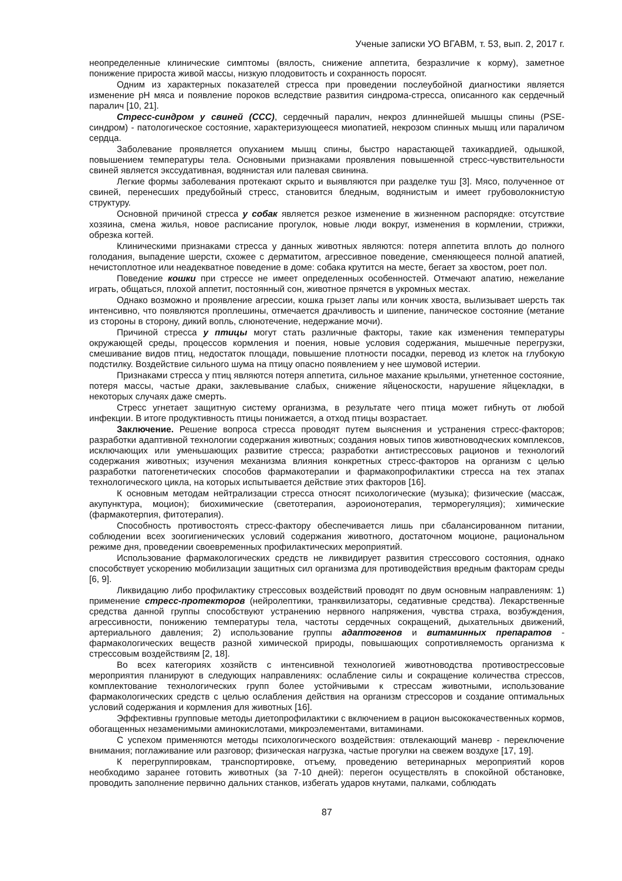Ученые записки УО ВГАВМ, т. 53, вып. 2, 2017 г.
неопределенные клинические симптомы (вялость, снижение аппетита, безразличие к корму), заметное понижение прироста живой массы, низкую плодовитость и сохранность поросят.
Одним из характерных показателей стресса при проведении послеубойной диагностики является изменение рН мяса и появление пороков вследствие развития синдрома-стресса, описанного как сердечный паралич [10, 21].
Стресс-синдром у свиней (ССС), сердечный паралич, некроз длиннейшей мышцы спины (PSE-синдром) - патологическое состояние, характеризующееся миопатией, некрозом спинных мышц или параличом сердца.
Заболевание проявляется опуханием мышц спины, быстро нарастающей тахикардией, одышкой, повышением температуры тела. Основными признаками проявления повышенной стресс-чувствительности свиней является экссудативная, водянистая или палевая свинина.
Легкие формы заболевания протекают скрыто и выявляются при разделке туш [3]. Мясо, полученное от свиней, перенесших предубойный стресс, становится бледным, водянистым и имеет грубоволокнистую структуру.
Основной причиной стресса у собак является резкое изменение в жизненном распорядке: отсутствие хозяина, смена жилья, новое расписание прогулок, новые люди вокруг, изменения в кормлении, стрижки, обрезка когтей.
Клиническими признаками стресса у данных животных являются: потеря аппетита вплоть до полного голодания, выпадение шерсти, схожее с дерматитом, агрессивное поведение, сменяющееся полной апатией, нечистоплотное или неадекватное поведение в доме: собака крутится на месте, бегает за хвостом, роет пол.
Поведение кошки при стрессе не имеет определенных особенностей. Отмечают апатию, нежелание играть, общаться, плохой аппетит, постоянный сон, животное прячется в укромных местах.
Однако возможно и проявление агрессии, кошка грызет лапы или кончик хвоста, вылизывает шерсть так интенсивно, что появляются проплешины, отмечается драчливость и шипение, паническое состояние (метание из стороны в сторону, дикий вопль, слюнотечение, недержание мочи).
Причиной стресса у птицы могут стать различные факторы, такие как изменения температуры окружающей среды, процессов кормления и поения, новые условия содержания, мышечные перегрузки, смешивание видов птиц, недостаток площади, повышение плотности посадки, перевод из клеток на глубокую подстилку. Воздействие сильного шума на птицу опасно появлением у нее шумовой истерии.
Признаками стресса у птиц являются потеря аппетита, сильное махание крыльями, угнетенное состояние, потеря массы, частые драки, заклевывание слабых, снижение яйценоскости, нарушение яйцекладки, в некоторых случаях даже смерть.
Стресс угнетает защитную систему организма, в результате чего птица может гибнуть от любой инфекции. В итоге продуктивность птицы понижается, а отход птицы возрастает.
Заключение. Решение вопроса стресса проводят путем выяснения и устранения стресс-факторов; разработки адаптивной технологии содержания животных; создания новых типов животноводческих комплексов, исключающих или уменьшающих развитие стресса; разработки антистрессовых рационов и технологий содержания животных; изучения механизма влияния конкретных стресс-факторов на организм с целью разработки патогенетических способов фармакотерапии и фармакопрофилактики стресса на тех этапах технологического цикла, на которых испытывается действие этих факторов [16].
К основным методам нейтрализации стресса относят психологические (музыка); физические (массаж, акупунктура, моцион); биохимические (светотерапия, аэроионотерапия, терморегуляция); химические (фармакотерпия, фитотерапия).
Способность противостоять стресс-фактору обеспечивается лишь при сбалансированном питании, соблюдении всех зоогигиенических условий содержания животного, достаточном моционе, рациональном режиме дня, проведении своевременных профилактических мероприятий.
Использование фармакологических средств не ликвидирует развития стрессового состояния, однако способствует ускорению мобилизации защитных сил организма для противодействия вредным факторам среды [6, 9].
Ликвидацию либо профилактику стрессовых воздействий проводят по двум основным направлениям: 1) применение стресс-протекторов (нейролептики, транквилизаторы, седативные средства). Лекарственные средства данной группы способствуют устранению нервного напряжения, чувства страха, возбуждения, агрессивности, понижению температуры тела, частоты сердечных сокращений, дыхательных движений, артериального давления; 2) использование группы адаптогенов и витаминных препаратов - фармакологических веществ разной химической природы, повышающих сопротивляемость организма к стрессовым воздействиям [2, 18].
Во всех категориях хозяйств с интенсивной технологией животноводства противострессовые мероприятия планируют в следующих направлениях: ослабление силы и сокращение количества стрессов, комплектование технологических групп более устойчивыми к стрессам животными, использование фармакологических средств с целью ослабления действия на организм стрессоров и создание оптимальных условий содержания и кормления для животных [16].
Эффективны групповые методы диетопрофилактики с включением в рацион высококачественных кормов, обогащенных незаменимыми аминокислотами, микроэлементами, витаминами.
С успехом применяются методы психологического воздействия: отвлекающий маневр - переключение внимания; поглаживание или разговор; физическая нагрузка, частые прогулки на свежем воздухе [17, 19].
К перегруппировкам, транспортировке, отъему, проведению ветеринарных мероприятий коров необходимо заранее готовить животных (за 7-10 дней): перегон осуществлять в спокойной обстановке, проводить заполнение первично дальних станков, избегать ударов кнутами, палками, соблюдать
87